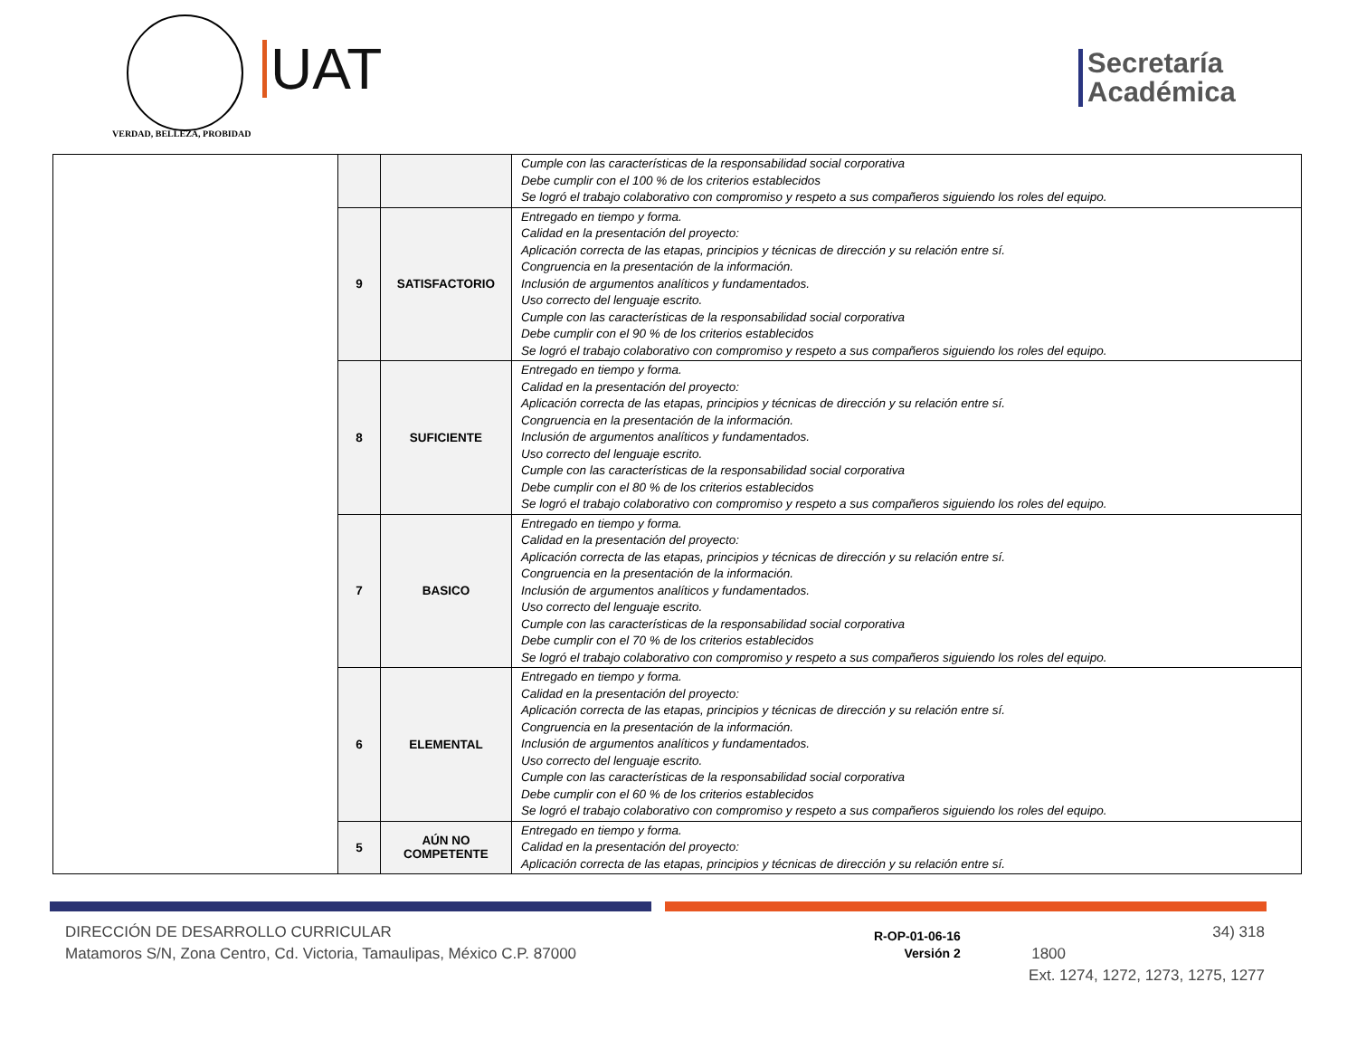VERDAD, BELLEZA, PROBIDAD
UAT
Secretaría
Académica
| | | | Cumple con las características de la responsabilidad social corporativa Debe cumplir con el 100 % de los criterios establecidos Se logró el trabajo colaborativo con compromiso y respeto a sus compañeros siguiendo los roles del equipo. |
| | 9 | SATISFACTORIO | Entregado en tiempo y forma. Calidad en la presentación del proyecto: Aplicación correcta de las etapas, principios y técnicas de dirección y su relación entre sí. Congruencia en la presentación de la información. Inclusión de argumentos analíticos y fundamentados. Uso correcto del lenguaje escrito. Cumple con las características de la responsabilidad social corporativa Debe cumplir con el 90 % de los criterios establecidos Se logró el trabajo colaborativo con compromiso y respeto a sus compañeros siguiendo los roles del equipo. |
| | 8 | SUFICIENTE | Entregado en tiempo y forma. Calidad en la presentación del proyecto: Aplicación correcta de las etapas, principios y técnicas de dirección y su relación entre sí. Congruencia en la presentación de la información. Inclusión de argumentos analíticos y fundamentados. Uso correcto del lenguaje escrito. Cumple con las características de la responsabilidad social corporativa Debe cumplir con el 80 % de los criterios establecidos Se logró el trabajo colaborativo con compromiso y respeto a sus compañeros siguiendo los roles del equipo. |
| | 7 | BASICO | Entregado en tiempo y forma. Calidad en la presentación del proyecto: Aplicación correcta de las etapas, principios y técnicas de dirección y su relación entre sí. Congruencia en la presentación de la información. Inclusión de argumentos analíticos y fundamentados. Uso correcto del lenguaje escrito. Cumple con las características de la responsabilidad social corporativa Debe cumplir con el 70 % de los criterios establecidos Se logró el trabajo colaborativo con compromiso y respeto a sus compañeros siguiendo los roles del equipo. |
| | 6 | ELEMENTAL | Entregado en tiempo y forma. Calidad en la presentación del proyecto: Aplicación correcta de las etapas, principios y técnicas de dirección y su relación entre sí. Congruencia en la presentación de la información. Inclusión de argumentos analíticos y fundamentados. Uso correcto del lenguaje escrito. Cumple con las características de la responsabilidad social corporativa Debe cumplir con el 60 % de los criterios establecidos Se logró el trabajo colaborativo con compromiso y respeto a sus compañeros siguiendo los roles del equipo. |
| | 5 | AÚN NO COMPETENTE | Entregado en tiempo y forma. Calidad en la presentación del proyecto: Aplicación correcta de las etapas, principios y técnicas de dirección y su relación entre sí. |
DIRECCIÓN DE DESARROLLO CURRICULAR
Matamoros S/N, Zona Centro, Cd. Victoria, Tamaulipas, México C.P. 87000
R-OP-01-06-16
Versión 2
34) 318 1800
Ext. 1274, 1272, 1273, 1275, 1277